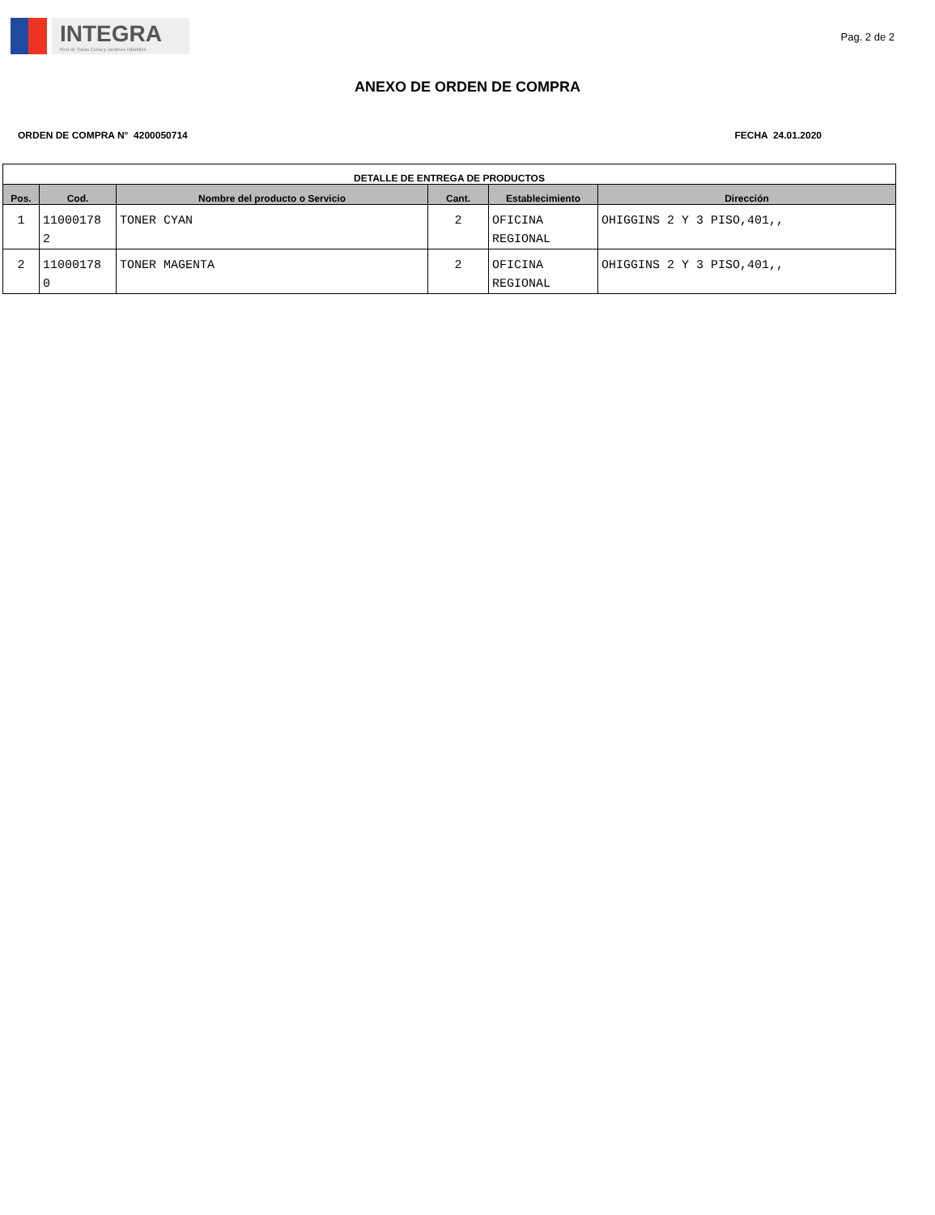INTEGRA
Red de Salas Cuna y Jardines Infantiles
Pag. 2 de 2
ANEXO DE ORDEN DE COMPRA
ORDEN DE COMPRA N° 4200050714 FECHA 24.01.2020
| DETALLE DE ENTREGA DE PRODUCTOS | | | | | |
| --- | --- | --- | --- | --- | --- |
| Pos. | Cod. | Nombre del producto o Servicio | Cant. | Establecimiento | Dirección |
| 1 | 11000178 2 | TONER CYAN | 2 | OFICINA REGIONAL | OHIGGINS 2 Y 3 PISO,401,, |
| 2 | 11000178 0 | TONER MAGENTA | 2 | OFICINA REGIONAL | OHIGGINS 2 Y 3 PISO,401,, |